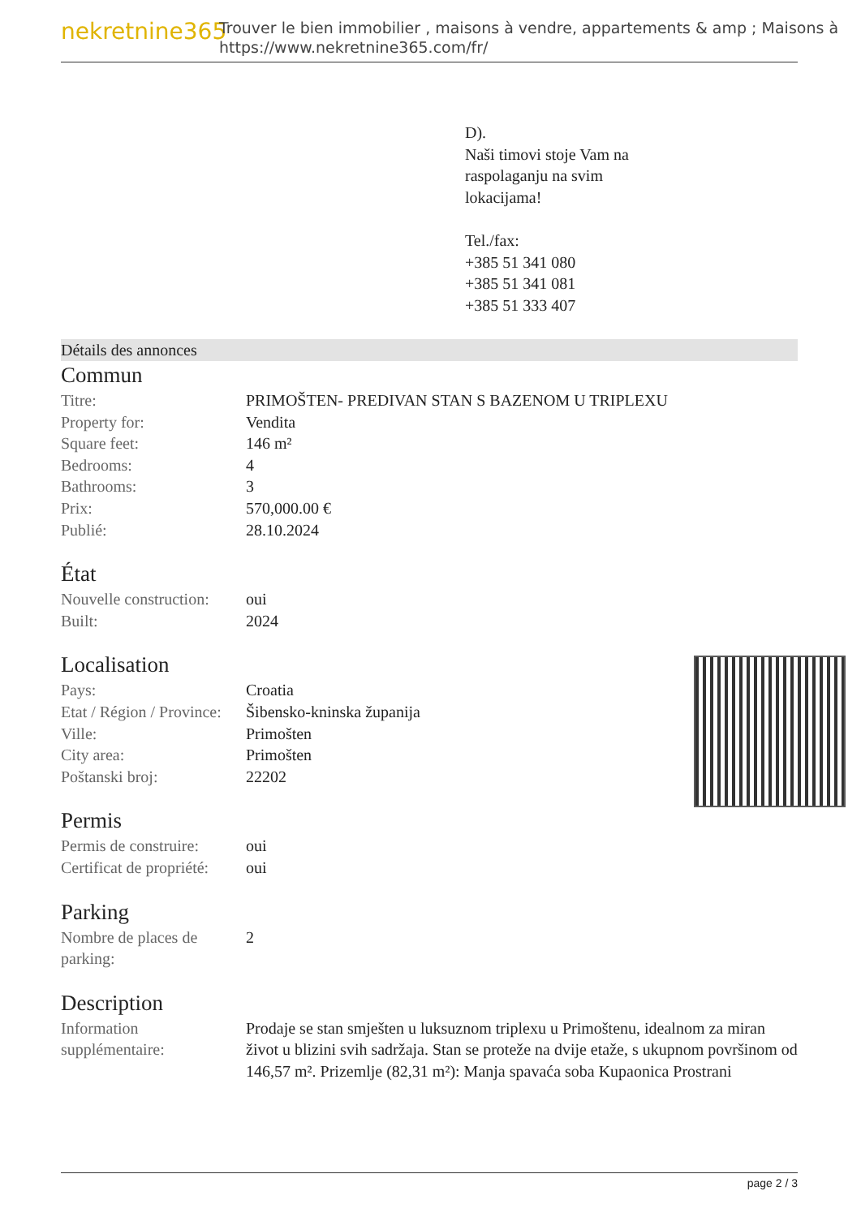nekretnine365
Trouver le bien immobilier , maisons à vendre, appartements & amp ; Maisons à
https://www.nekretnine365.com/fr/
D).
Naši timovi stoje Vam na
raspolaganju na svim
lokacijama!
Tel./fax:
+385 51 341 080
+385 51 341 081
+385 51 333 407
Détails des annonces
Commun
| Titre: | PRIMOŠTEN- PREDIVAN STAN S BAZENOM U TRIPLEXU |
| Property for: | Vendita |
| Square feet: | 146 m² |
| Bedrooms: | 4 |
| Bathrooms: | 3 |
| Prix: | 570,000.00 € |
| Publié: | 28.10.2024 |
État
| Nouvelle construction: | oui |
| Built: | 2024 |
Localisation
| Pays: | Croatia |
| Etat / Région / Province: | Šibensko-kninska županija |
| Ville: | Primošten |
| City area: | Primošten |
| Poštanski broj: | 22202 |
Permis
| Permis de construire: | oui |
| Certificat de propriété: | oui |
Parking
| Nombre de places de parking: | 2 |
Description
| Information supplémentaire: | Prodaje se stan smješten u luksuznom triplexu u Primoštenu, idealnom za miran život u blizini svih sadržaja. Stan se proteže na dvije etaže, s ukupnom površinom od 146,57 m². Prizemlje (82,31 m²): Manja spavaća soba Kupaonica Prostrani |
page 2 / 3